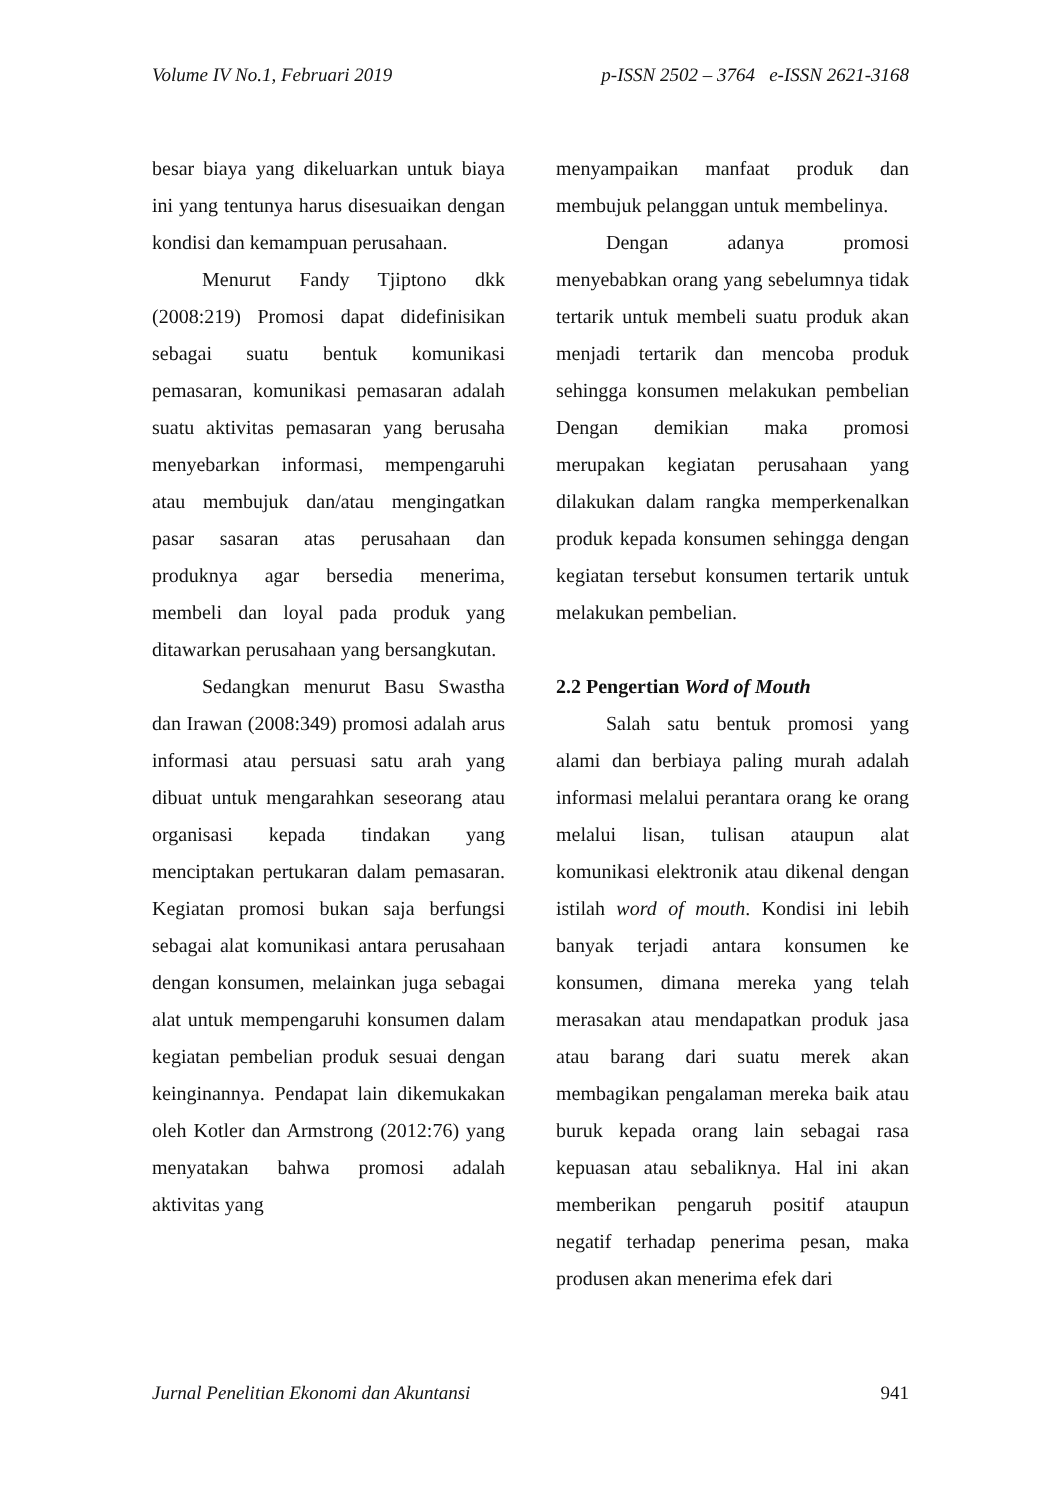Volume IV No.1, Februari 2019 p-ISSN 2502 – 3764 e-ISSN 2621-3168
besar biaya yang dikeluarkan untuk biaya ini yang tentunya harus disesuaikan dengan kondisi dan kemampuan perusahaan.
Menurut Fandy Tjiptono dkk (2008:219) Promosi dapat didefinisikan sebagai suatu bentuk komunikasi pemasaran, komunikasi pemasaran adalah suatu aktivitas pemasaran yang berusaha menyebarkan informasi, mempengaruhi atau membujuk dan/atau mengingatkan pasar sasaran atas perusahaan dan produknya agar bersedia menerima, membeli dan loyal pada produk yang ditawarkan perusahaan yang bersangkutan.
Sedangkan menurut Basu Swastha dan Irawan (2008:349) promosi adalah arus informasi atau persuasi satu arah yang dibuat untuk mengarahkan seseorang atau organisasi kepada tindakan yang menciptakan pertukaran dalam pemasaran. Kegiatan promosi bukan saja berfungsi sebagai alat komunikasi antara perusahaan dengan konsumen, melainkan juga sebagai alat untuk mempengaruhi konsumen dalam kegiatan pembelian produk sesuai dengan keinginannya. Pendapat lain dikemukakan oleh Kotler dan Armstrong (2012:76) yang menyatakan bahwa promosi adalah aktivitas yang
menyampaikan manfaat produk dan membujuk pelanggan untuk membelinya.
Dengan adanya promosi menyebabkan orang yang sebelumnya tidak tertarik untuk membeli suatu produk akan menjadi tertarik dan mencoba produk sehingga konsumen melakukan pembelian Dengan demikian maka promosi merupakan kegiatan perusahaan yang dilakukan dalam rangka memperkenalkan produk kepada konsumen sehingga dengan kegiatan tersebut konsumen tertarik untuk melakukan pembelian.
2.2 Pengertian Word of Mouth
Salah satu bentuk promosi yang alami dan berbiaya paling murah adalah informasi melalui perantara orang ke orang melalui lisan, tulisan ataupun alat komunikasi elektronik atau dikenal dengan istilah word of mouth. Kondisi ini lebih banyak terjadi antara konsumen ke konsumen, dimana mereka yang telah merasakan atau mendapatkan produk jasa atau barang dari suatu merek akan membagikan pengalaman mereka baik atau buruk kepada orang lain sebagai rasa kepuasan atau sebaliknya. Hal ini akan memberikan pengaruh positif ataupun negatif terhadap penerima pesan, maka produsen akan menerima efek dari
Jurnal Penelitian Ekonomi dan Akuntansi 941